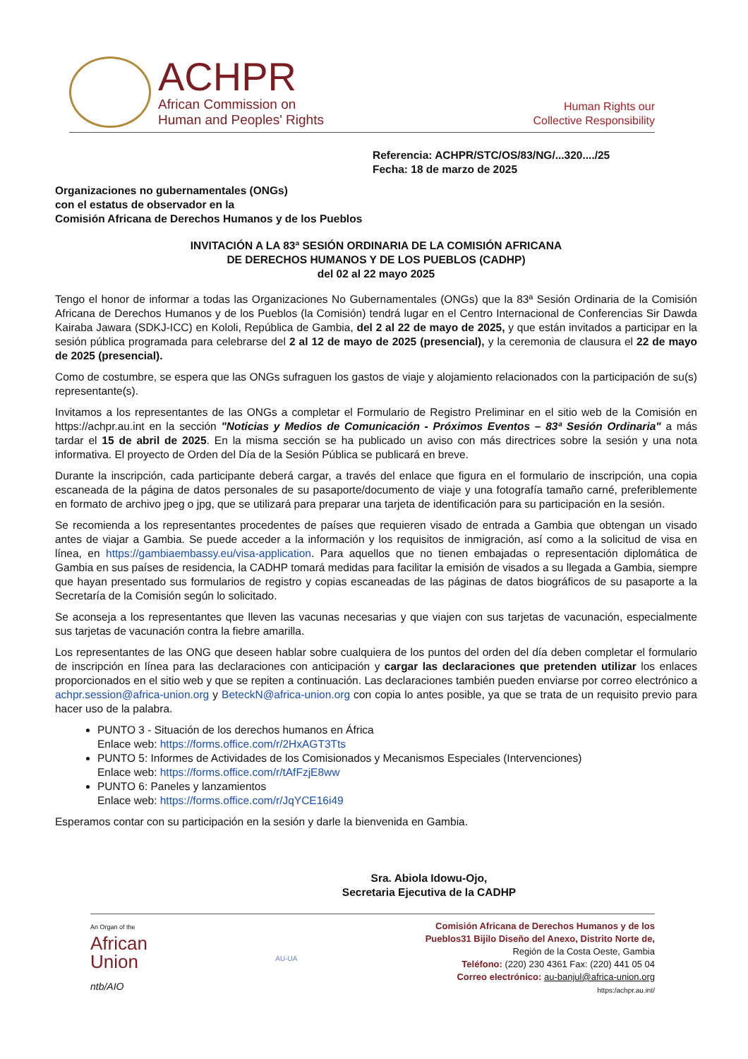ACHPR
African Commission on
Human and Peoples' Rights
Human Rights our
Collective Responsibility
Referencia: ACHPR/STC/OS/83/NG/...320..../25
Fecha: 18 de marzo de 2025
Organizaciones no gubernamentales (ONGs)
con el estatus de observador en la
Comisión Africana de Derechos Humanos y de los Pueblos
INVITACIÓN A LA 83ª SESIÓN ORDINARIA DE LA COMISIÓN AFRICANA
DE DERECHOS HUMANOS Y DE LOS PUEBLOS (CADHP)
del 02 al 22 mayo 2025
Tengo el honor de informar a todas las Organizaciones No Gubernamentales (ONGs) que la 83ª Sesión Ordinaria de la Comisión Africana de Derechos Humanos y de los Pueblos (la Comisión) tendrá lugar en el Centro Internacional de Conferencias Sir Dawda Kairaba Jawara (SDKJ-ICC) en Kololi, República de Gambia, del 2 al 22 de mayo de 2025, y que están invitados a participar en la sesión pública programada para celebrarse del 2 al 12 de mayo de 2025 (presencial), y la ceremonia de clausura el 22 de mayo de 2025 (presencial).
Como de costumbre, se espera que las ONGs sufraguen los gastos de viaje y alojamiento relacionados con la participación de su(s) representante(s).
Invitamos a los representantes de las ONGs a completar el Formulario de Registro Preliminar en el sitio web de la Comisión en https://achpr.au.int en la sección "Noticias y Medios de Comunicación - Próximos Eventos – 83ª Sesión Ordinaria" a más tardar el 15 de abril de 2025. En la misma sección se ha publicado un aviso con más directrices sobre la sesión y una nota informativa. El proyecto de Orden del Día de la Sesión Pública se publicará en breve.
Durante la inscripción, cada participante deberá cargar, a través del enlace que figura en el formulario de inscripción, una copia escaneada de la página de datos personales de su pasaporte/documento de viaje y una fotografía tamaño carné, preferiblemente en formato de archivo jpeg o jpg, que se utilizará para preparar una tarjeta de identificación para su participación en la sesión.
Se recomienda a los representantes procedentes de países que requieren visado de entrada a Gambia que obtengan un visado antes de viajar a Gambia. Se puede acceder a la información y los requisitos de inmigración, así como a la solicitud de visa en línea, en https://gambiaembassy.eu/visa-application. Para aquellos que no tienen embajadas o representación diplomática de Gambia en sus países de residencia, la CADHP tomará medidas para facilitar la emisión de visados a su llegada a Gambia, siempre que hayan presentado sus formularios de registro y copias escaneadas de las páginas de datos biográficos de su pasaporte a la Secretaría de la Comisión según lo solicitado.
Se aconseja a los representantes que lleven las vacunas necesarias y que viajen con sus tarjetas de vacunación, especialmente sus tarjetas de vacunación contra la fiebre amarilla.
Los representantes de las ONG que deseen hablar sobre cualquiera de los puntos del orden del día deben completar el formulario de inscripción en línea para las declaraciones con anticipación y cargar las declaraciones que pretenden utilizar los enlaces proporcionados en el sitio web y que se repiten a continuación. Las declaraciones también pueden enviarse por correo electrónico a achpr.session@africa-union.org y BeteckN@africa-union.org con copia lo antes posible, ya que se trata de un requisito previo para hacer uso de la palabra.
PUNTO 3 - Situación de los derechos humanos en África
Enlace web: https://forms.office.com/r/2HxAGT3Tts
PUNTO 5: Informes de Actividades de los Comisionados y Mecanismos Especiales (Intervenciones)
Enlace web: https://forms.office.com/r/tAfFzjE8ww
PUNTO 6: Paneles y lanzamientos
Enlace web: https://forms.office.com/r/JqYCE16i49
Esperamos contar con su participación en la sesión y darle la bienvenida en Gambia.
Sra. Abiola Idowu-Ojo,
Secretaria Ejecutiva de la CADHP
An Organ of the
African
Union
ntb/AIO
AU-UA
Comisión Africana de Derechos Humanos y de los
Pueblos31 Bijilo Diseño del Anexo, Distrito Norte de,
Región de la Costa Oeste, Gambia
Teléfono: (220) 230 4361 Fax: (220) 441 05 04
Correo electrónico: au-banjul@africa-union.org
https:/achpr.au.int/